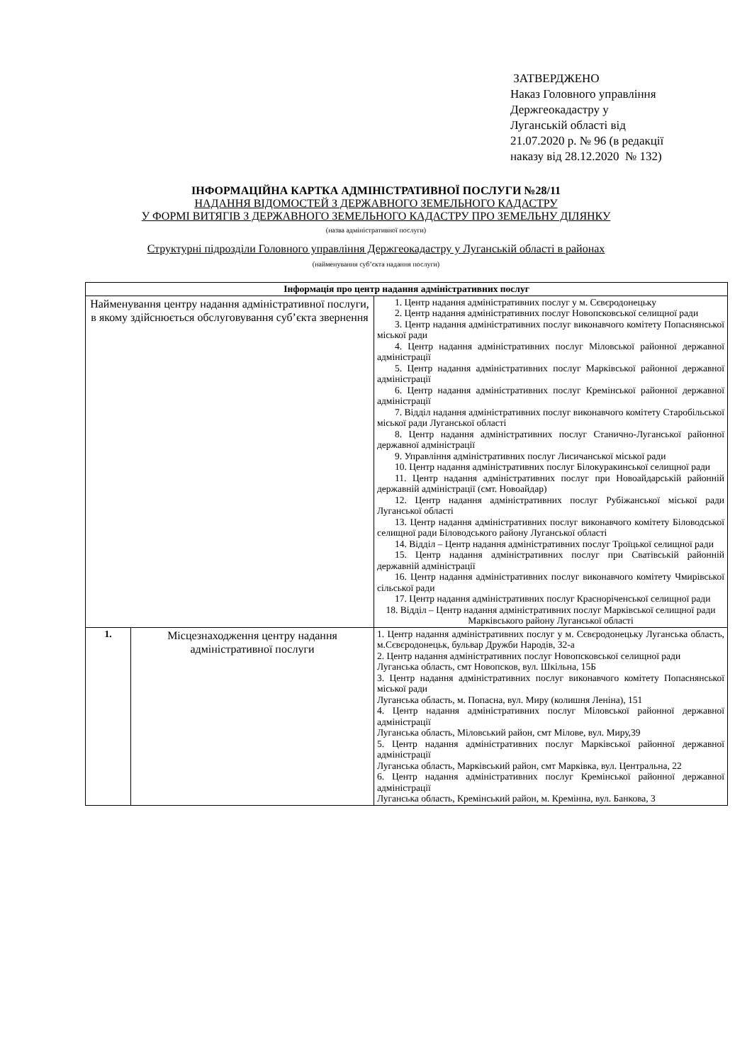ЗАТВЕРДЖЕНО
Наказ Головного управління
Держгеокадастру у
Луганській області від
21.07.2020 р. № 96 (в редакції
наказу від 28.12.2020 № 132)
ІНФОРМАЦІЙНА КАРТКА АДМІНІСТРАТИВНОЇ ПОСЛУГИ №28/11
НАДАННЯ ВІДОМОСТЕЙ З ДЕРЖАВНОГО ЗЕМЕЛЬНОГО КАДАСТРУ
У ФОРМІ ВИТЯГІВ З ДЕРЖАВНОГО ЗЕМЕЛЬНОГО КАДАСТРУ ПРО ЗЕМЕЛЬНУ ДІЛЯНКУ
(назва адміністративної послуги)
Структурні підрозділи Головного управління Держгеокадастру у Луганській області в районах
(найменування суб’єкта надання послуги)
| Інформація про центр надання адміністративних послуг | | |
| --- | --- | --- |
| Найменування центру надання адміністративної послуги, в якому здійснюється обслуговування суб’єкта звернення | | 1. Центр надання адміністративних послуг у м. Сєвєродонецьку 2. Центр надання адміністративних послуг Новопсковської селищної ради 3. Центр надання адміністративних послуг виконавчого комітету Попаснянської міської ради 4. Центр надання адміністративних послуг Міловської районної державної адміністрації 5. Центр надання адміністративних послуг Марківської районної державної адміністрації 6. Центр надання адміністративних послуг Кремінської районної державної адміністрації 7. Відділ надання адміністративних послуг виконавчого комітету Старобільської міської ради Луганської області 8. Центр надання адміністративних послуг Станично-Луганської районної державної адміністрації 9. Управління адміністративних послуг Лисичанської міської ради 10. Центр надання адміністративних послуг Білокуракинської селищної ради 11. Центр надання адміністративних послуг при Новоайдарській районній державній адміністрації (смт. Новоайдар) 12. Центр надання адміністративних послуг Рубіжанської міської ради Луганської області 13. Центр надання адміністративних послуг виконавчого комітету Біловодської селищної ради Біловодського району Луганської області 14. Відділ – Центр надання адміністративних послуг Троїцької селищної ради 15. Центр надання адміністративних послуг при Сватівській районній державній адміністрації 16. Центр надання адміністративних послуг виконавчого комітету Чмирівської сільської ради 17. Центр надання адміністративних послуг Красноріченської селищної ради 18. Відділ – Центр надання адміністративних послуг Марківської селищної ради Марківського району Луганської області |
| 1. | Місцезнаходження центру надання адміністративної послуги | 1. Центр надання адміністративних послуг у м. Сєвєродонецьку Луганська область, м.Сєвєродонецьк, бульвар Дружби Народів, 32-а 2. Центр надання адміністративних послуг Новопсковської селищної ради Луганська область, смт Новопсков, вул. Шкільна, 15Б 3. Центр надання адміністративних послуг виконавчого комітету Попаснянської міської ради Луганська область, м. Попасна, вул. Миру (колишня Леніна), 151 4. Центр надання адміністративних послуг Міловської районної державної адміністрації Луганська область, Міловський район, смт Мілове, вул. Миру,39 5. Центр надання адміністративних послуг Марківської районної державної адміністрації Луганська область, Марківський район, смт Марківка, вул. Центральна, 22 6. Центр надання адміністративних послуг Кремінської районної державної адміністрації Луганська область, Кремінський район, м. Кремінна, вул. Банкова, 3 |